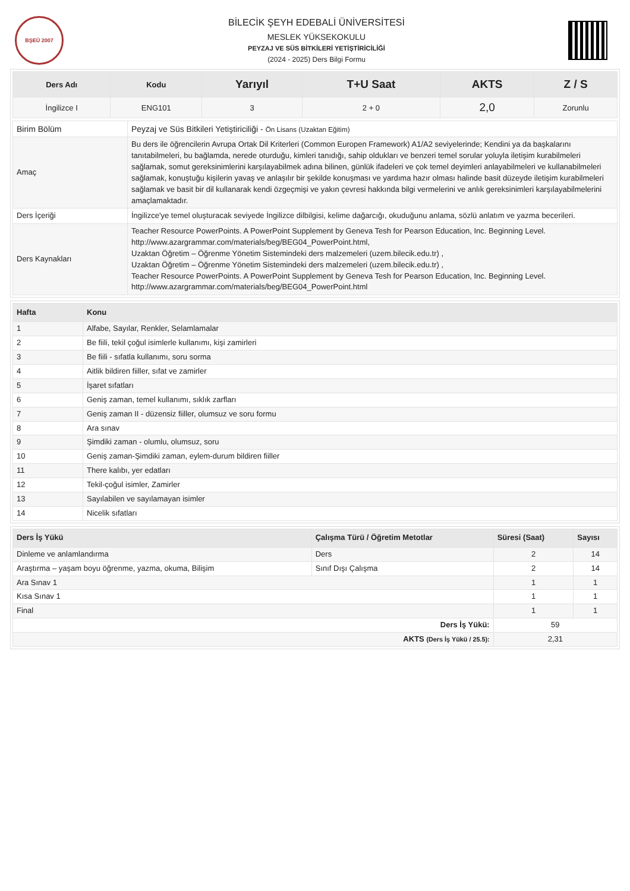BŞEÜ 2007
BİLECİK ŞEYH EDEBALİ ÜNİVERSİTESİ
MESLEK YÜKSEKOKULU
PEYZAJ VE SÜS BİTKİLERİ YETİŞTİRİCİLİĞİ
(2024 - 2025) Ders Bilgi Formu
| Ders Adı | Kodu | Yarıyıl | T+U Saat | AKTS | Z / S |
| --- | --- | --- | --- | --- | --- |
| İngilizce I | ENG101 | 3 | 2 + 0 | 2,0 | Zorunlu |
| Birim Bölüm | Peyzaj ve Süs Bitkileri Yetiştiriciliği - Ön Lisans (Uzaktan Eğitim) |
| Amaç | Bu ders ile öğrencilerin Avrupa Ortak Dil Kriterleri (Common Europen Framework) A1/A2 seviyelerinde; Kendini ya da başkalarını tanıtabilmeleri, bu bağlamda, nerede oturduğu, kimleri tanıdığı, sahip oldukları ve benzeri temel sorular yoluyla iletişim kurabilmeleri sağlamak, somut gereksinimlerini karşılayabilmek adına bilinen, günlük ifadeleri ve çok temel deyimleri anlayabilmeleri ve kullanabilmeleri sağlamak, konuştuğu kişilerin yavaş ve anlaşılır bir şekilde konuşması ve yardıma hazır olması halinde basit düzeyde iletişim kurabilmeleri sağlamak ve basit bir dil kullanarak kendi özgeçmişi ve yakın çevresi hakkında bilgi vermelerini ve anlık gereksinimleri karşılayabilmelerini amaçlamaktadır. |
| Ders İçeriği | İngilizce'ye temel oluşturacak seviyede İngilizce dilbilgisi, kelime dağarcığı, okuduğunu anlama, sözlü anlatım ve yazma becerileri. |
| Ders Kaynakları | Teacher Resource PowerPoints. A PowerPoint Supplement by Geneva Tesh for Pearson Education, Inc. Beginning Level. http://www.azargrammar.com/materials/beg/BEG04_PowerPoint.html, Uzaktan Öğretim – Öğrenme Yönetim Sistemindeki ders malzemeleri (uzem.bilecik.edu.tr) , Uzaktan Öğretim – Öğrenme Yönetim Sistemindeki ders malzemeleri (uzem.bilecik.edu.tr) , Teacher Resource PowerPoints. A PowerPoint Supplement by Geneva Tesh for Pearson Education, Inc. Beginning Level. http://www.azargrammar.com/materials/beg/BEG04_PowerPoint.html |
| Hafta | Konu |
| --- | --- |
| 1 | Alfabe, Sayılar, Renkler, Selamlamalar |
| 2 | Be fiili, tekil çoğul isimlerle kullanımı, kişi zamirleri |
| 3 | Be fiili - sıfatla kullanımı, soru sorma |
| 4 | Aitlik bildiren fiiller, sıfat ve zamirler |
| 5 | İşaret sıfatları |
| 6 | Geniş zaman, temel kullanımı, sıklık zarfları |
| 7 | Geniş zaman II - düzensiz fiiller, olumsuz ve soru formu |
| 8 | Ara sınav |
| 9 | Şimdiki zaman - olumlu, olumsuz, soru |
| 10 | Geniş zaman-Şimdiki zaman, eylem-durum bildiren fiiller |
| 11 | There kalıbı, yer edatları |
| 12 | Tekil-çoğul isimler, Zamirler |
| 13 | Sayılabilen ve sayılamayan isimler |
| 14 | Nicelik sıfatları |
| Ders İş Yükü | Çalışma Türü / Öğretim Metotlar | Süresi (Saat) | Sayısı |
| --- | --- | --- | --- |
| Dinleme ve anlamlandırma | Ders | 2 | 14 |
| Araştırma – yaşam boyu öğrenme, yazma, okuma, Bilişim | Sınıf Dışı Çalışma | 2 | 14 |
| Ara Sınav 1 | | 1 | 1 |
| Kısa Sınav 1 | | 1 | 1 |
| Final | | 1 | 1 |
| Ders İş Yükü: | | 59 | |
| AKTS (Ders İş Yükü / 25.5): | | 2,31 | |